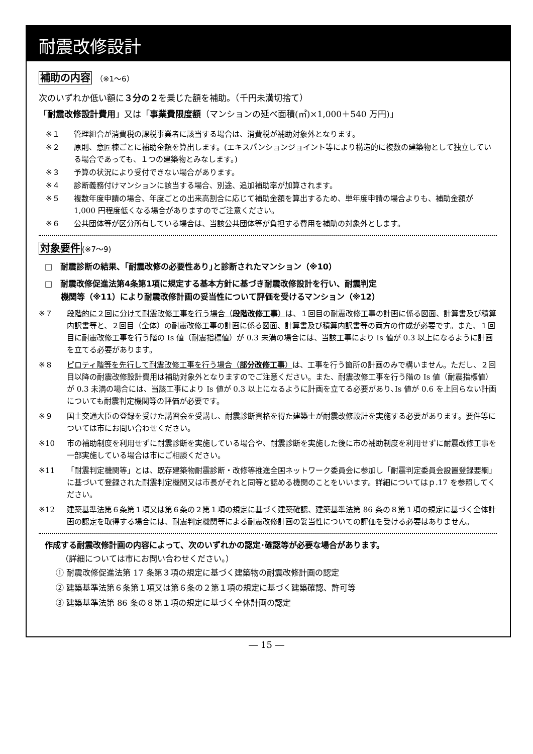耐震改修設計
補助の内容 （※1～6）
次のいずれか低い額に３分の２を乗じた額を補助。（千円未満切捨て）
「耐震改修設計費用」又は「事業費限度額（マンションの延べ面積(㎡)×1,000＋540 万円)」
※１ 管理組合が消費税の課税事業者に該当する場合は、消費税が補助対象外となります。
※２ 原則、意匠棟ごとに補助金額を算出します。(エキスパンションジョイント等により構造的に複数の建築物として独立している場合であっても、１つの建築物とみなします。)
※３ 予算の状況により受付できない場合があります。
※４ 診断義務付けマンションに該当する場合、別途、追加補助率が加算されます。
※５ 複数年度申請の場合、年度ごとの出来高割合に応じて補助金額を算出するため、単年度申請の場合よりも、補助金額が 1,000 円程度低くなる場合がありますのでご注意ください。
※６ 公共団体等が区分所有している場合は、当該公共団体等が負担する費用を補助の対象外とします。
対象要件(※7～9)
□　耐震診断の結果、｢耐震改修の必要性あり｣と診断されたマンション（※10）
□　耐震改修促進法第4条第1項に規定する基本方針に基づき耐震改修設計を行い、耐震判定
　　機関等（※11）により耐震改修計画の妥当性について評価を受けるマンション（※12）
※７ 段階的に２回に分けて耐震改修工事を行う場合（段階改修工事）は、１回目の耐震改修工事の計画に係る図面、計算書及び積算内訳書等と、２回目（全体）の耐震改修工事の計画に係る図面、計算書及び積算内訳書等の両方の作成が必要です。また、１回目に耐震改修工事を行う階の Is 値（耐震指標値）が 0.3 未満の場合には、当該工事により Is 値が 0.3 以上になるように計画を立てる必要があります。
※８ ピロティ階等を先行して耐震改修工事を行う場合（部分改修工事）は、工事を行う箇所の計画のみで構いません。ただし、２回目以降の耐震改修設計費用は補助対象外となりますのでご注意ください。また、耐震改修工事を行う階の Is 値（耐震指標値）が 0.3 未満の場合には、当該工事により Is 値が 0.3 以上になるように計画を立てる必要があり､Is 値が 0.6 を上回らない計画についても耐震判定機関等の評価が必要です。
※９ 国土交通大臣の登録を受けた講習会を受講し、耐震診断資格を得た建築士が耐震改修設計を実施する必要があります。要件等については市にお問い合わせください。
※10 市の補助制度を利用せずに耐震診断を実施している場合や、耐震診断を実施した後に市の補助制度を利用せずに耐震改修工事を一部実施している場合は市にご相談ください。
※11 「耐震判定機関等」とは、既存建築物耐震診断・改修等推進全国ネットワーク委員会に参加し「耐震判定委員会設置登録要綱」に基づいて登録された耐震判定機関又は市長がそれと同等と認める機関のことをいいます。詳細についてはｐ.17 を参照してください。
※12 建築基準法第６条第１項又は第６条の２第１項の規定に基づく建築確認、建築基準法第 86 条の８第１項の規定に基づく全体計画の認定を取得する場合には、耐震判定機関等による耐震改修計画の妥当性についての評価を受ける必要はありません。
作成する耐震改修計画の内容によって、次のいずれかの認定･確認等が必要な場合があります。
（詳細については市にお問い合わせください。）
① 耐震改修促進法第 17 条第３項の規定に基づく建築物の耐震改修計画の認定
② 建築基準法第６条第１項又は第６条の２第１項の規定に基づく建築確認、許可等
③ 建築基準法第 86 条の８第１項の規定に基づく全体計画の認定
― 15 ―